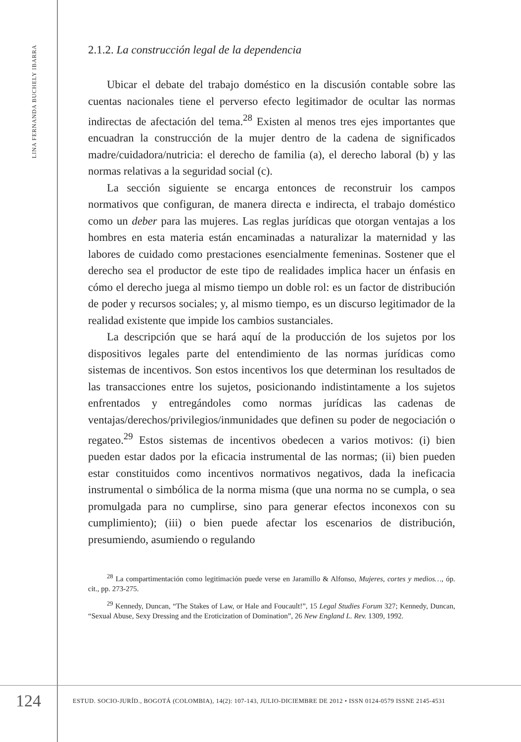LINA FERNANDA BUCHELY IBARRA
2.1.2. La construcción legal de la dependencia
Ubicar el debate del trabajo doméstico en la discusión contable sobre las cuentas nacionales tiene el perverso efecto legitimador de ocultar las normas indirectas de afectación del tema.<sup>28</sup> Existen al menos tres ejes importantes que encuadran la construcción de la mujer dentro de la cadena de significados madre/cuidadora/nutricia: el derecho de familia (a), el derecho laboral (b) y las normas relativas a la seguridad social (c).
La sección siguiente se encarga entonces de reconstruir los campos normativos que configuran, de manera directa e indirecta, el trabajo doméstico como un deber para las mujeres. Las reglas jurídicas que otorgan ventajas a los hombres en esta materia están encaminadas a naturalizar la maternidad y las labores de cuidado como prestaciones esencialmente femeninas. Sostener que el derecho sea el productor de este tipo de realidades implica hacer un énfasis en cómo el derecho juega al mismo tiempo un doble rol: es un factor de distribución de poder y recursos sociales; y, al mismo tiempo, es un discurso legitimador de la realidad existente que impide los cambios sustanciales.
La descripción que se hará aquí de la producción de los sujetos por los dispositivos legales parte del entendimiento de las normas jurídicas como sistemas de incentivos. Son estos incentivos los que determinan los resultados de las transacciones entre los sujetos, posicionando indistintamente a los sujetos enfrentados y entregándoles como normas jurídicas las cadenas de ventajas/derechos/privilegios/inmunidades que definen su poder de negociación o regateo.<sup>29</sup> Estos sistemas de incentivos obedecen a varios motivos: (i) bien pueden estar dados por la eficacia instrumental de las normas; (ii) bien pueden estar constituidos como incentivos normativos negativos, dada la ineficacia instrumental o simbólica de la norma misma (que una norma no se cumpla, o sea promulgada para no cumplirse, sino para generar efectos inconexos con su cumplimiento); (iii) o bien puede afectar los escenarios de distribución, presumiendo, asumiendo o regulando
<sup>28</sup> La compartimentación como legitimación puede verse en Jaramillo & Alfonso, Mujeres, cortes y medios…, óp. cit., pp. 273-275.
<sup>29</sup> Kennedy, Duncan, “The Stakes of Law, or Hale and Foucault!”, 15 Legal Studies Forum 327; Kennedy, Duncan, “Sexual Abuse, Sexy Dressing and the Eroticization of Domination”, 26 New England L. Rev. 1309, 1992.
124
ESTUD. SOCIO-JURÍD., BOGOTÁ (COLOMBIA), 14(2): 107-143, JULIO-DICIEMBRE DE 2012 • ISSN 0124-0579 ISSNE 2145-4531